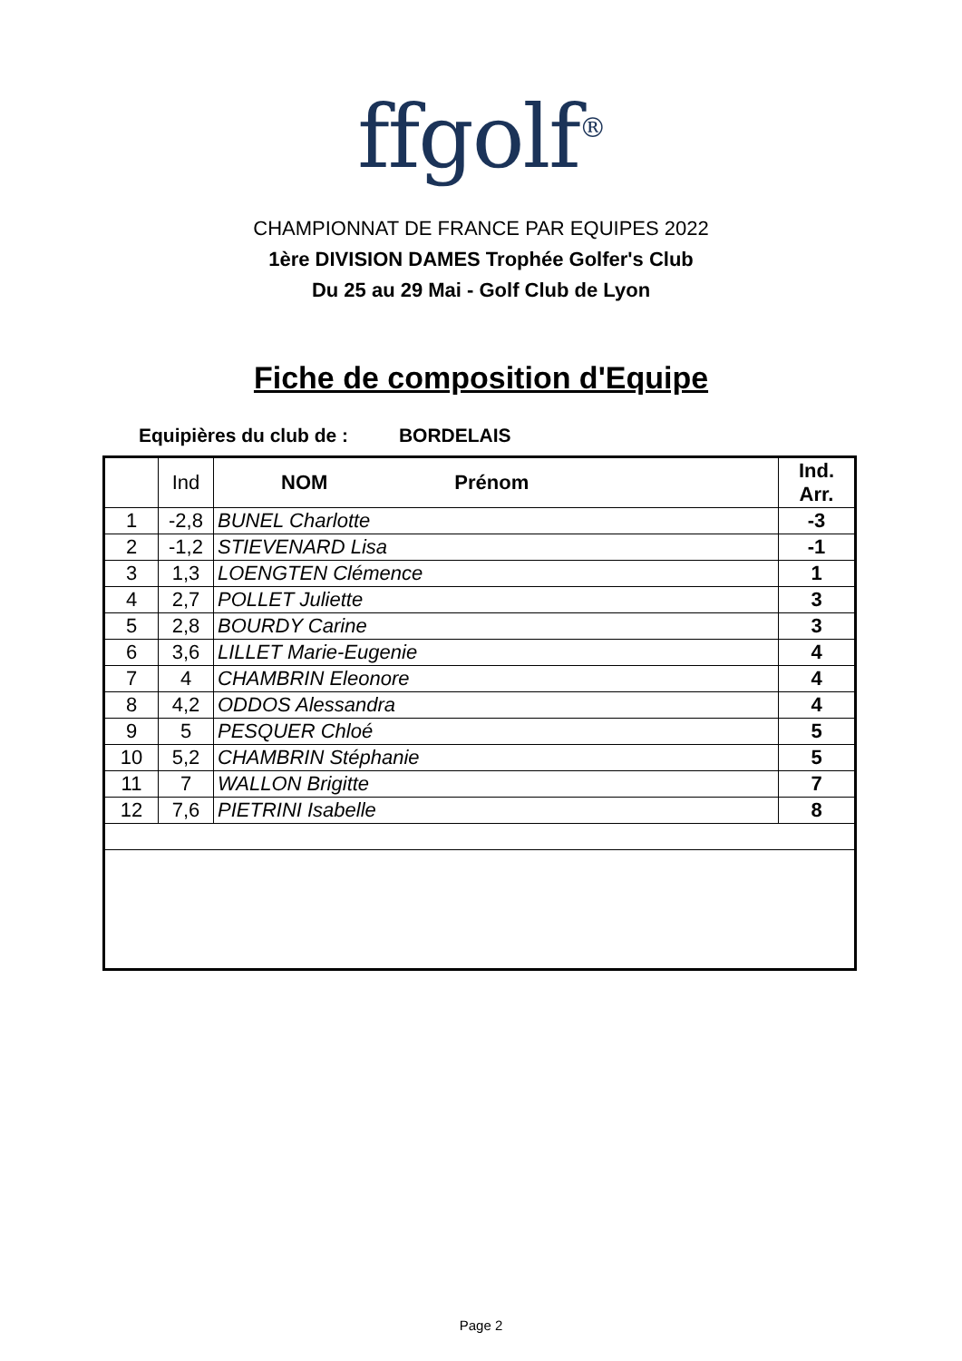ffgolf<sup>®</sup>
CHAMPIONNAT DE FRANCE PAR EQUIPES 2022
1ère DIVISION DAMES Trophée Golfer's Club
Du 25 au 29 Mai - Golf Club de Lyon
Fiche de composition d'Equipe
Equipières du club de : BORDELAIS
| | Ind | NOM Prénom | Ind. Arr. |
| --- | --- | --- | --- |
| 1 | -2,8 | BUNEL Charlotte | -3 |
| 2 | -1,2 | STIEVENARD Lisa | -1 |
| 3 | 1,3 | LOENGTEN Clémence | 1 |
| 4 | 2,7 | POLLET Juliette | 3 |
| 5 | 2,8 | BOURDY Carine | 3 |
| 6 | 3,6 | LILLET Marie-Eugenie | 4 |
| 7 | 4 | CHAMBRIN Eleonore | 4 |
| 8 | 4,2 | ODDOS Alessandra | 4 |
| 9 | 5 | PESQUER Chloé | 5 |
| 10 | 5,2 | CHAMBRIN Stéphanie | 5 |
| 11 | 7 | WALLON Brigitte | 7 |
| 12 | 7,6 | PIETRINI Isabelle | 8 |
Page 2